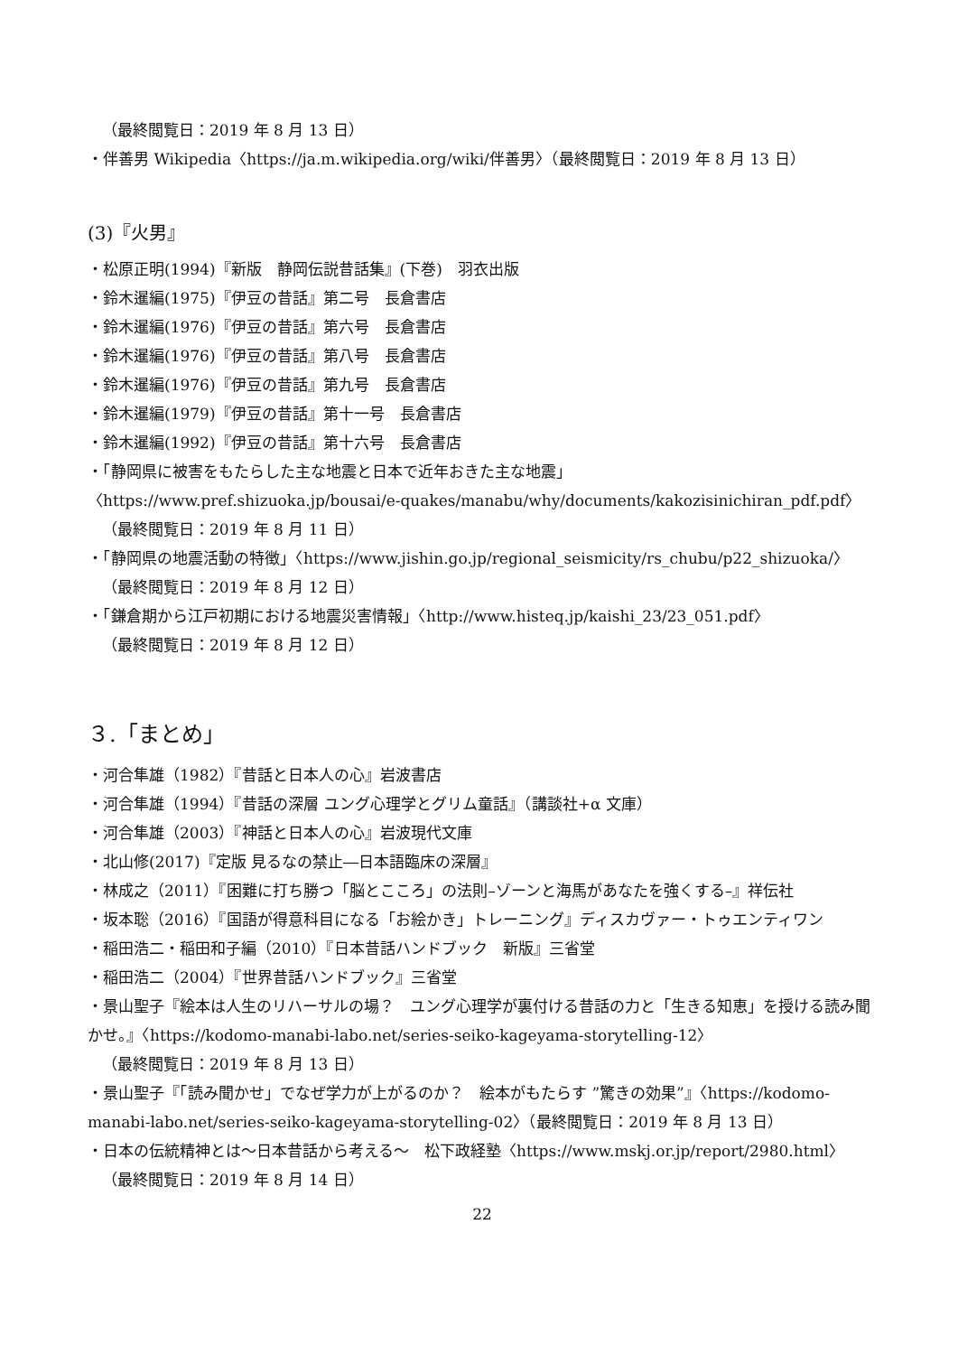（最終閲覧日：2019 年 8 月 13 日）
・伴善男 Wikipedia〈https://ja.m.wikipedia.org/wiki/伴善男〉（最終閲覧日：2019 年 8 月 13 日）
(3)『火男』
・松原正明(1994)『新版　静岡伝説昔話集』(下巻)　羽衣出版
・鈴木暹編(1975)『伊豆の昔話』第二号　長倉書店
・鈴木暹編(1976)『伊豆の昔話』第六号　長倉書店
・鈴木暹編(1976)『伊豆の昔話』第八号　長倉書店
・鈴木暹編(1976)『伊豆の昔話』第九号　長倉書店
・鈴木暹編(1979)『伊豆の昔話』第十一号　長倉書店
・鈴木暹編(1992)『伊豆の昔話』第十六号　長倉書店
・「静岡県に被害をもたらした主な地震と日本で近年おきた主な地震」
〈https://www.pref.shizuoka.jp/bousai/e-quakes/manabu/why/documents/kakozisinichiran_pdf.pdf〉
（最終閲覧日：2019 年 8 月 11 日）
・「静岡県の地震活動の特徴」〈https://www.jishin.go.jp/regional_seismicity/rs_chubu/p22_shizuoka/〉
（最終閲覧日：2019 年 8 月 12 日）
・「鎌倉期から江戸初期における地震災害情報」〈http://www.histeq.jp/kaishi_23/23_051.pdf〉
（最終閲覧日：2019 年 8 月 12 日）
３.「まとめ」
・河合隼雄（1982）『昔話と日本人の心』岩波書店
・河合隼雄（1994）『昔話の深層 ユング心理学とグリム童話』（講談社+α 文庫）
・河合隼雄（2003）『神話と日本人の心』岩波現代文庫
・北山修(2017)『定版 見るなの禁止―日本語臨床の深層』
・林成之（2011）『困難に打ち勝つ「脳とこころ」の法則–ゾーンと海馬があなたを強くする–』祥伝社
・坂本聡（2016）『国語が得意科目になる「お絵かき」トレーニング』ディスカヴァー・トゥエンティワン
・稲田浩二・稲田和子編（2010）『日本昔話ハンドブック　新版』三省堂
・稲田浩二（2004）『世界昔話ハンドブック』三省堂
・景山聖子『絵本は人生のリハーサルの場？　ユング心理学が裏付ける昔話の力と「生きる知恵」を授ける読み聞かせ。』〈https://kodomo-manabi-labo.net/series-seiko-kageyama-storytelling-12〉
（最終閲覧日：2019 年 8 月 13 日）
・景山聖子『「読み聞かせ」でなぜ学力が上がるのか？　絵本がもたらす ”驚きの効果”』〈https://kodomo-manabi-labo.net/series-seiko-kageyama-storytelling-02〉（最終閲覧日：2019 年 8 月 13 日）
・日本の伝統精神とは～日本昔話から考える～　松下政経塾〈https://www.mskj.or.jp/report/2980.html〉
（最終閲覧日：2019 年 8 月 14 日）
22